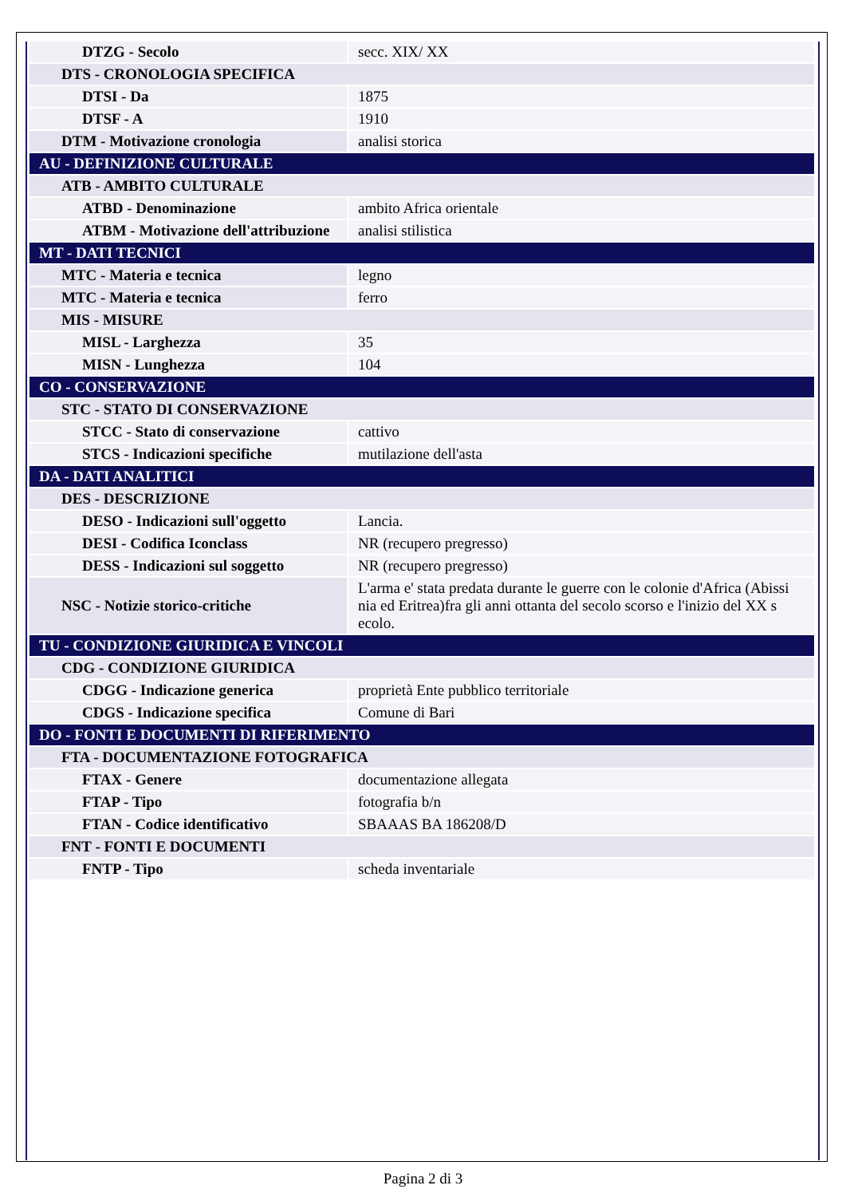| DTZG - Secolo | secc. XIX/ XX |
| DTS - CRONOLOGIA SPECIFICA | |
| DTSI - Da | 1875 |
| DTSF - A | 1910 |
| DTM - Motivazione cronologia | analisi storica |
| AU - DEFINIZIONE CULTURALE | |
| ATB - AMBITO CULTURALE | |
| ATBD - Denominazione | ambito Africa orientale |
| ATBM - Motivazione dell'attribuzione | analisi stilistica |
| MT - DATI TECNICI | |
| MTC - Materia e tecnica | legno |
| MTC - Materia e tecnica | ferro |
| MIS - MISURE | |
| MISL - Larghezza | 35 |
| MISN - Lunghezza | 104 |
| CO - CONSERVAZIONE | |
| STC - STATO DI CONSERVAZIONE | |
| STCC - Stato di conservazione | cattivo |
| STCS - Indicazioni specifiche | mutilazione dell'asta |
| DA - DATI ANALITICI | |
| DES - DESCRIZIONE | |
| DESO - Indicazioni sull'oggetto | Lancia. |
| DESI - Codifica Iconclass | NR (recupero pregresso) |
| DESS - Indicazioni sul soggetto | NR (recupero pregresso) |
| NSC - Notizie storico-critiche | L'arma e' stata predata durante le guerre con le colonie d'Africa (Abissi nia ed Eritrea)fra gli anni ottanta del secolo scorso e l'inizio del XX s ecolo. |
| TU - CONDIZIONE GIURIDICA E VINCOLI | |
| CDG - CONDIZIONE GIURIDICA | |
| CDGG - Indicazione generica | proprietà Ente pubblico territoriale |
| CDGS - Indicazione specifica | Comune di Bari |
| DO - FONTI E DOCUMENTI DI RIFERIMENTO | |
| FTA - DOCUMENTAZIONE FOTOGRAFICA | |
| FTAX - Genere | documentazione allegata |
| FTAP - Tipo | fotografia b/n |
| FTAN - Codice identificativo | SBAAAS BA 186208/D |
| FNT - FONTI E DOCUMENTI | |
| FNTP - Tipo | scheda inventariale |
Pagina 2 di 3